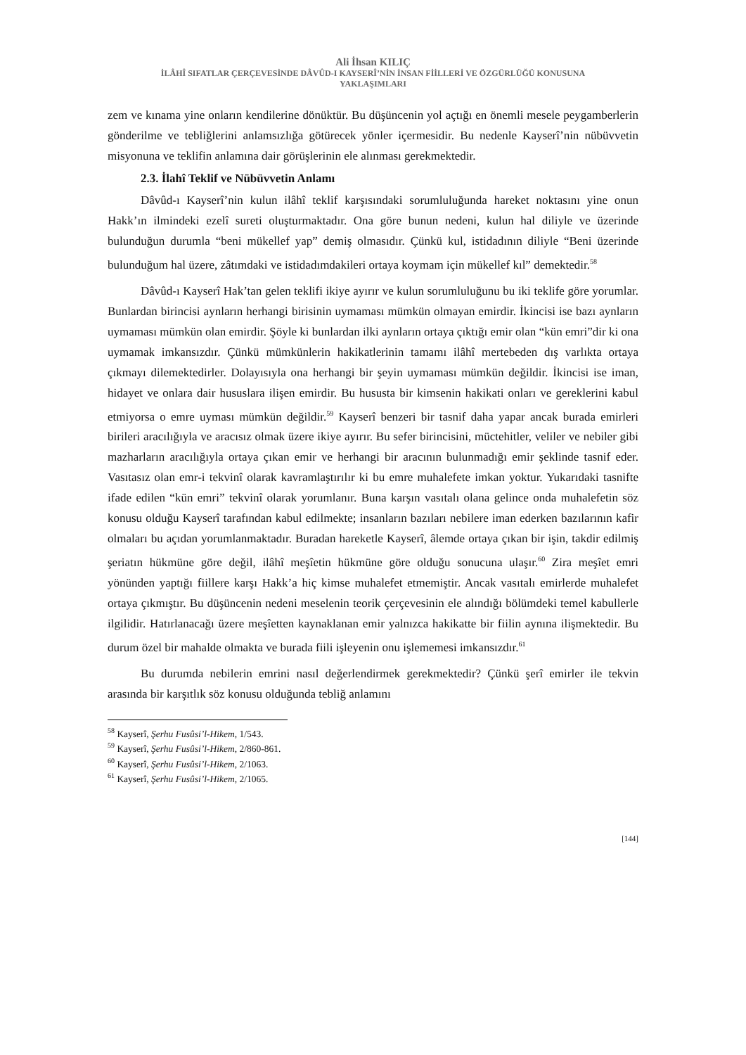Ali İhsan KILIÇ
İLÂHÎ SIFATLAR ÇERÇEVESİNDE DÂVÛD-I KAYSERÎ’NİN İNSAN FİİLLERİ VE ÖZGÜRLÜĞÜ KONUSUNA
YAKLAŞIMLARI
zem ve kınama yine onların kendilerine dönüktür. Bu düşüncenin yol açtığı en önemli mesele peygamberlerin gönderilme ve tebliğlerini anlamsızlığa götürecek yönler içermesidir. Bu nedenle Kayserî’nin nübüvvetin misyonuna ve teklifin anlamına dair görüşlerinin ele alınması gerekmektedir.
2.3. İlahî Teklif ve Nübüvvetin Anlamı
Dâvûd-ı Kayserî’nin kulun ilâhî teklif karşısındaki sorumluluğunda hareket noktasını yine onun Hakk’ın ilmindeki ezelî sureti oluşturmaktadır. Ona göre bunun nedeni, kulun hal diliyle ve üzerinde bulunduğun durumla “beni mükellef yap” demiş olmasıdır. Çünkü kul, istidadının diliyle “Beni üzerinde bulunduğum hal üzere, zâtımdaki ve istidadımdakileri ortaya koymam için mükellef kıl” demektedir.<sup>58</sup>
Dâvûd-ı Kayserî Hak’tan gelen teklifi ikiye ayırır ve kulun sorumluluğunu bu iki teklife göre yorumlar. Bunlardan birincisi aynların herhangi birisinin uymaması mümkün olmayan emirdir. İkincisi ise bazı aynların uymaması mümkün olan emirdir. Şöyle ki bunlardan ilki aynların ortaya çıktığı emir olan “kün emri”dir ki ona uymamak imkansızdır. Çünkü mümkünlerin hakikatlerinin tamamı ilâhî mertebeden dış varlıkta ortaya çıkmayı dilemektedirler. Dolayısıyla ona herhangi bir şeyin uymaması mümkün değildir. İkincisi ise iman, hidayet ve onlara dair hususlara ilişen emirdir. Bu hususta bir kimsenin hakikati onları ve gereklerini kabul etmiyorsa o emre uyması mümkün değildir.<sup>59</sup> Kayserî benzeri bir tasnif daha yapar ancak burada emirleri birileri aracılığıyla ve aracısız olmak üzere ikiye ayırır. Bu sefer birincisini, müctehitler, veliler ve nebiler gibi mazharların aracılığıyla ortaya çıkan emir ve herhangi bir aracının bulunmadığı emir şeklinde tasnif eder. Vasıtasız olan emr-i tekvinî olarak kavramlaştırılır ki bu emre muhalefete imkan yoktur. Yukarıdaki tasnifte ifade edilen “kün emri” tekvinî olarak yorumlanır. Buna karşın vasıtalı olana gelince onda muhalefetin söz konusu olduğu Kayserî tarafından kabul edilmekte; insanların bazıları nebilere iman ederken bazılarının kafir olmaları bu açıdan yorumlanmaktadır. Buradan hareketle Kayserî, âlemde ortaya çıkan bir işin, takdir edilmiş şeriatın hükmüne göre değil, ilâhî meşîetin hükmüne göre olduğu sonucuna ulaşır.<sup>60</sup> Zira meşîet emri yönünden yaptığı fiillere karşı Hakk’a hiç kimse muhalefet etmemiştir. Ancak vasıtalı emirlerde muhalefet ortaya çıkmıştır. Bu düşüncenin nedeni meselenin teorik çerçevesinin ele alındığı bölümdeki temel kabullerle ilgilidir. Hatırlanacağı üzere meşîetten kaynaklanan emir yalnızca hakikatte bir fiilin aynına ilişmektedir. Bu durum özel bir mahalde olmakta ve burada fiili işleyenin onu işlememesi imkansızdır.<sup>61</sup>
Bu durumda nebilerin emrini nasıl değerlendirmek gerekmektedir? Çünkü şerî emirler ile tekvin arasında bir karşıtlık söz konusu olduğunda tebliğ anlamını
<sup>58</sup> Kayserî, Şerhu Fusûsi’l-Hikem, 1/543.
<sup>59</sup> Kayserî, Şerhu Fusûsi’l-Hikem, 2/860-861.
<sup>60</sup> Kayserî, Şerhu Fusûsi’l-Hikem, 2/1063.
<sup>61</sup> Kayserî, Şerhu Fusûsi’l-Hikem, 2/1065.
[144]